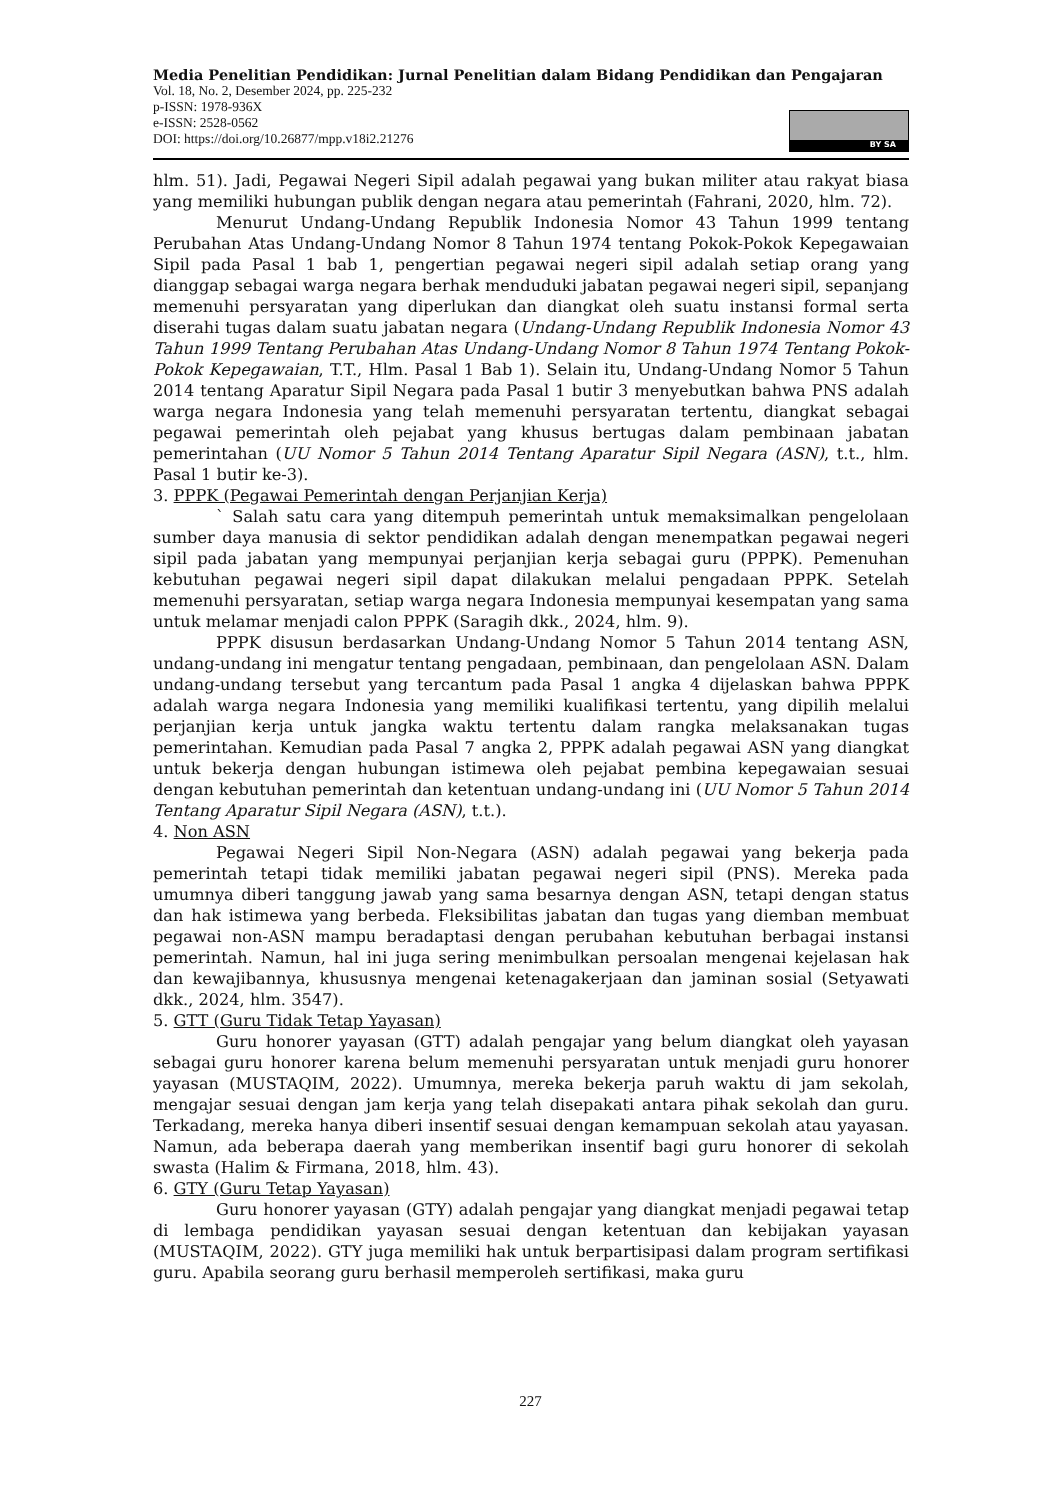Media Penelitian Pendidikan: Jurnal Penelitian dalam Bidang Pendidikan dan Pengajaran
Vol. 18, No. 2, Desember 2024, pp. 225-232
p-ISSN: 1978-936X
e-ISSN: 2528-0562
DOI: https://doi.org/10.26877/mpp.v18i2.21276
BY SA
hlm. 51). Jadi, Pegawai Negeri Sipil adalah pegawai yang bukan militer atau rakyat biasa yang memiliki hubungan publik dengan negara atau pemerintah (Fahrani, 2020, hlm. 72).
Menurut Undang-Undang Republik Indonesia Nomor 43 Tahun 1999 tentang Perubahan Atas Undang-Undang Nomor 8 Tahun 1974 tentang Pokok-Pokok Kepegawaian Sipil pada Pasal 1 bab 1, pengertian pegawai negeri sipil adalah setiap orang yang dianggap sebagai warga negara berhak menduduki jabatan pegawai negeri sipil, sepanjang memenuhi persyaratan yang diperlukan dan diangkat oleh suatu instansi formal serta diserahi tugas dalam suatu jabatan negara (Undang-Undang Republik Indonesia Nomor 43 Tahun 1999 Tentang Perubahan Atas Undang-Undang Nomor 8 Tahun 1974 Tentang Pokok-Pokok Kepegawaian, T.T., Hlm. Pasal 1 Bab 1). Selain itu, Undang-Undang Nomor 5 Tahun 2014 tentang Aparatur Sipil Negara pada Pasal 1 butir 3 menyebutkan bahwa PNS adalah warga negara Indonesia yang telah memenuhi persyaratan tertentu, diangkat sebagai pegawai pemerintah oleh pejabat yang khusus bertugas dalam pembinaan jabatan pemerintahan (UU Nomor 5 Tahun 2014 Tentang Aparatur Sipil Negara (ASN), t.t., hlm. Pasal 1 butir ke-3).
3. PPPK (Pegawai Pemerintah dengan Perjanjian Kerja)
` Salah satu cara yang ditempuh pemerintah untuk memaksimalkan pengelolaan sumber daya manusia di sektor pendidikan adalah dengan menempatkan pegawai negeri sipil pada jabatan yang mempunyai perjanjian kerja sebagai guru (PPPK). Pemenuhan kebutuhan pegawai negeri sipil dapat dilakukan melalui pengadaan PPPK. Setelah memenuhi persyaratan, setiap warga negara Indonesia mempunyai kesempatan yang sama untuk melamar menjadi calon PPPK (Saragih dkk., 2024, hlm. 9).
PPPK disusun berdasarkan Undang-Undang Nomor 5 Tahun 2014 tentang ASN, undang-undang ini mengatur tentang pengadaan, pembinaan, dan pengelolaan ASN. Dalam undang-undang tersebut yang tercantum pada Pasal 1 angka 4 dijelaskan bahwa PPPK adalah warga negara Indonesia yang memiliki kualifikasi tertentu, yang dipilih melalui perjanjian kerja untuk jangka waktu tertentu dalam rangka melaksanakan tugas pemerintahan. Kemudian pada Pasal 7 angka 2, PPPK adalah pegawai ASN yang diangkat untuk bekerja dengan hubungan istimewa oleh pejabat pembina kepegawaian sesuai dengan kebutuhan pemerintah dan ketentuan undang-undang ini (UU Nomor 5 Tahun 2014 Tentang Aparatur Sipil Negara (ASN), t.t.).
4. Non ASN
Pegawai Negeri Sipil Non-Negara (ASN) adalah pegawai yang bekerja pada pemerintah tetapi tidak memiliki jabatan pegawai negeri sipil (PNS). Mereka pada umumnya diberi tanggung jawab yang sama besarnya dengan ASN, tetapi dengan status dan hak istimewa yang berbeda. Fleksibilitas jabatan dan tugas yang diemban membuat pegawai non-ASN mampu beradaptasi dengan perubahan kebutuhan berbagai instansi pemerintah. Namun, hal ini juga sering menimbulkan persoalan mengenai kejelasan hak dan kewajibannya, khususnya mengenai ketenagakerjaan dan jaminan sosial (Setyawati dkk., 2024, hlm. 3547).
5. GTT (Guru Tidak Tetap Yayasan)
Guru honorer yayasan (GTT) adalah pengajar yang belum diangkat oleh yayasan sebagai guru honorer karena belum memenuhi persyaratan untuk menjadi guru honorer yayasan (MUSTAQIM, 2022). Umumnya, mereka bekerja paruh waktu di jam sekolah, mengajar sesuai dengan jam kerja yang telah disepakati antara pihak sekolah dan guru. Terkadang, mereka hanya diberi insentif sesuai dengan kemampuan sekolah atau yayasan. Namun, ada beberapa daerah yang memberikan insentif bagi guru honorer di sekolah swasta (Halim & Firmana, 2018, hlm. 43).
6. GTY (Guru Tetap Yayasan)
Guru honorer yayasan (GTY) adalah pengajar yang diangkat menjadi pegawai tetap di lembaga pendidikan yayasan sesuai dengan ketentuan dan kebijakan yayasan (MUSTAQIM, 2022). GTY juga memiliki hak untuk berpartisipasi dalam program sertifikasi guru. Apabila seorang guru berhasil memperoleh sertifikasi, maka guru
227